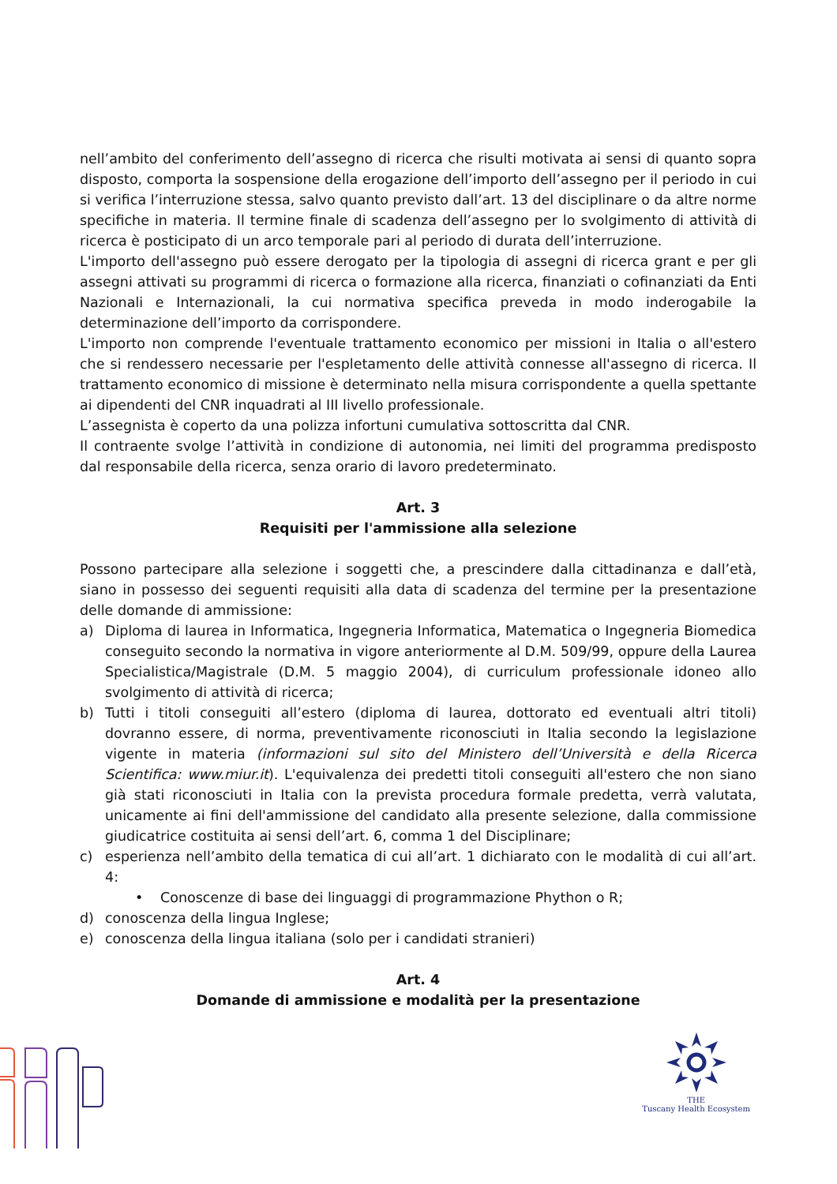nell’ambito del conferimento dell’assegno di ricerca che risulti motivata ai sensi di quanto sopra disposto, comporta la sospensione della erogazione dell’importo dell’assegno per il periodo in cui si verifica l’interruzione stessa, salvo quanto previsto dall’art. 13 del disciplinare o da altre norme specifiche in materia. Il termine finale di scadenza dell’assegno per lo svolgimento di attività di ricerca è posticipato di un arco temporale pari al periodo di durata dell’interruzione.
L'importo dell'assegno può essere derogato per la tipologia di assegni di ricerca grant e per gli assegni attivati su programmi di ricerca o formazione alla ricerca, finanziati o cofinanziati da Enti Nazionali e Internazionali, la cui normativa specifica preveda in modo inderogabile la determinazione dell’importo da corrispondere.
L'importo non comprende l'eventuale trattamento economico per missioni in Italia o all'estero che si rendessero necessarie per l'espletamento delle attività connesse all'assegno di ricerca. Il trattamento economico di missione è determinato nella misura corrispondente a quella spettante ai dipendenti del CNR inquadrati al III livello professionale.
L’assegnista è coperto da una polizza infortuni cumulativa sottoscritta dal CNR.
Il contraente svolge l’attività in condizione di autonomia, nei limiti del programma predisposto dal responsabile della ricerca, senza orario di lavoro predeterminato.
Art. 3
Requisiti per l'ammissione alla selezione
Possono partecipare alla selezione i soggetti che, a prescindere dalla cittadinanza e dall’età, siano in possesso dei seguenti requisiti alla data di scadenza del termine per la presentazione delle domande di ammissione:
a) Diploma di laurea in Informatica, Ingegneria Informatica, Matematica o Ingegneria Biomedica conseguito secondo la normativa in vigore anteriormente al D.M. 509/99, oppure della Laurea Specialistica/Magistrale (D.M. 5 maggio 2004), di curriculum professionale idoneo allo svolgimento di attività di ricerca;
b) Tutti i titoli conseguiti all’estero (diploma di laurea, dottorato ed eventuali altri titoli) dovranno essere, di norma, preventivamente riconosciuti in Italia secondo la legislazione vigente in materia (informazioni sul sito del Ministero dell’Università e della Ricerca Scientifica: www.miur.it). L'equivalenza dei predetti titoli conseguiti all'estero che non siano già stati riconosciuti in Italia con la prevista procedura formale predetta, verrà valutata, unicamente ai fini dell'ammissione del candidato alla presente selezione, dalla commissione giudicatrice costituita ai sensi dell’art. 6, comma 1 del Disciplinare;
c) esperienza nell’ambito della tematica di cui all’art. 1 dichiarato con le modalità di cui all’art. 4:
• Conoscenze di base dei linguaggi di programmazione Phython o R;
d) conoscenza della lingua Inglese;
e) conoscenza della lingua italiana (solo per i candidati stranieri)
Art. 4
Domande di ammissione e modalità per la presentazione
THE
Tuscany Health Ecosystem